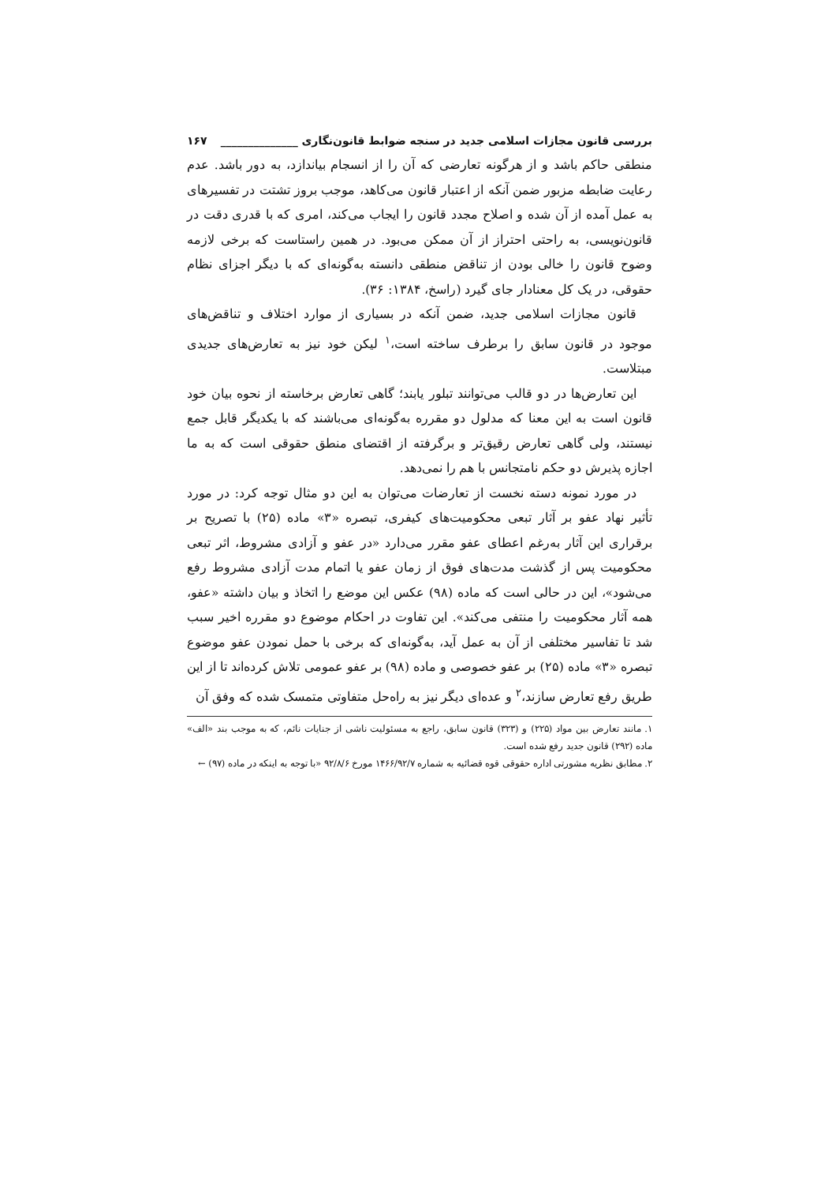بررسی قانون مجازات اسلامی جدید در سنجه ضوابط قانون‌نگاری ______________ ۱۶۷
منطقی حاکم باشد و از هرگونه تعارضی که آن را از انسجام بیاندازد، به دور باشد. عدم رعایت ضابطه مزبور ضمن آنکه از اعتبار قانون می‌کاهد، موجب بروز تشتت در تفسیرهای به عمل آمده از آن شده و اصلاح مجدد قانون را ایجاب می‌کند، امری که با قدری دقت در قانون‌نویسی، به راحتی احتراز از آن ممکن می‌بود. در همین راستاست که برخی لازمه وضوح قانون را خالی بودن از تناقض منطقی دانسته به‌گونه‌ای که با دیگر اجزای نظام حقوقی، در یک کل معنادار جای گیرد (راسخ، ۱۳۸۴: ۳۶).
قانون مجازات اسلامی جدید، ضمن آنکه در بسیاری از موارد اختلاف و تناقض‌های موجود در قانون سابق را برطرف ساخته است،<sup>۱</sup> لیکن خود نیز به تعارض‌های جدیدی مبتلاست.
این تعارض‌ها در دو قالب می‌توانند تبلور یابند؛ گاهی تعارض برخاسته از نحوه بیان خود قانون است به این معنا که مدلول دو مقرره به‌گونه‌ای می‌باشند که با یکدیگر قابل جمع نیستند، ولی گاهی تعارض رقیق‌تر و برگرفته از اقتضای منطق حقوقی است که به ما اجازه پذیرش دو حکم نامتجانس با هم را نمی‌دهد.
در مورد نمونه دسته نخست از تعارضات می‌توان به این دو مثال توجه کرد: در مورد تأثیر نهاد عفو بر آثار تبعی محکومیت‌های کیفری، تبصره «۳» ماده (۲۵) با تصریح بر برقراری این آثار به‌رغم اعطای عفو مقرر می‌دارد «در عفو و آزادی مشروط، اثر تبعی محکومیت پس از گذشت مدت‌های فوق از زمان عفو یا اتمام مدت آزادی مشروط رفع می‌شود»، این در حالی است که ماده (۹۸) عکس این موضع را اتخاذ و بیان داشته «عفو، همه آثار محکومیت را منتفی می‌کند». این تفاوت در احکام موضوع دو مقرره اخیر سبب شد تا تفاسیر مختلفی از آن به عمل آید، به‌گونه‌ای که برخی با حمل نمودن عفو موضوع تبصره «۳» ماده (۲۵) بر عفو خصوصی و ماده (۹۸) بر عفو عمومی تلاش کرده‌اند تا از این طریق رفع تعارض سازند،<sup>۲</sup> و عده‌ای دیگر نیز به راه‌حل متفاوتی متمسک شده که وفق آن
۱. مانند تعارض بین مواد (۲۲۵) و (۳۲۳) قانون سابق، راجع به مسئولیت ناشی از جنایات نائم، که به موجب بند «الف» ماده (۲۹۲) قانون جدید رفع شده است.
۲. مطابق نظریه مشورتی اداره حقوقی قوه قضائیه به شماره ۱۴۶۶/۹۲/۷ مورخ ۹۲/۸/۶ «با توجه به اینکه در ماده (۹۷) ←